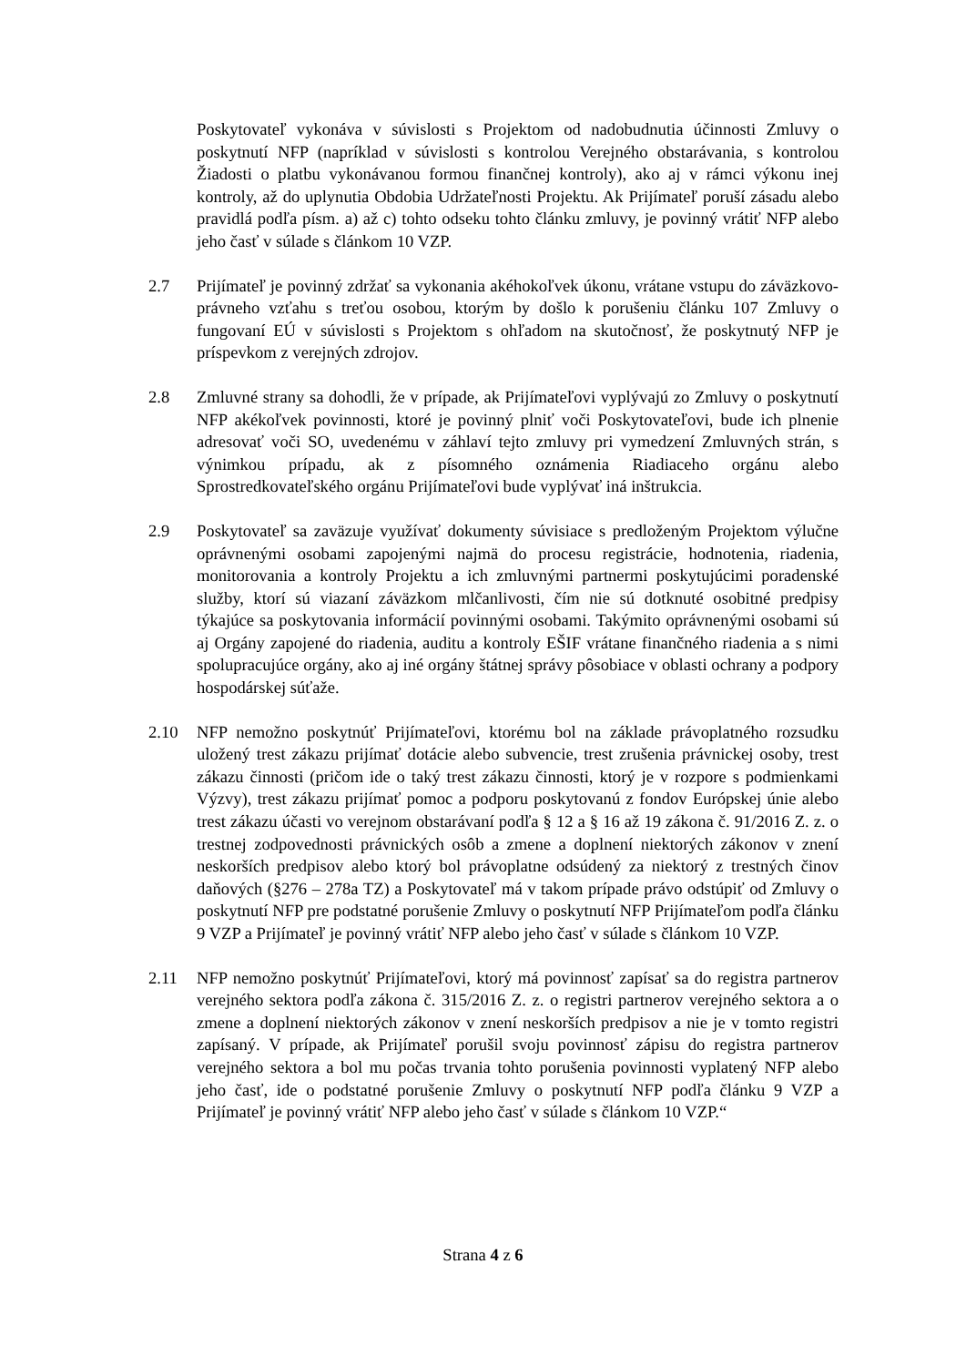Poskytovateľ vykonáva v súvislosti s Projektom od nadobudnutia účinnosti Zmluvy o poskytnutí NFP (napríklad v súvislosti s kontrolou Verejného obstarávania, s kontrolou Žiadosti o platbu vykonávanou formou finančnej kontroly), ako aj v rámci výkonu inej kontroly, až do uplynutia Obdobia Udržateľnosti Projektu. Ak Prijímateľ poruší zásadu alebo pravidlá podľa písm. a) až c) tohto odseku tohto článku zmluvy, je povinný vrátiť NFP alebo jeho časť v súlade s článkom 10 VZP.
2.7 Prijímateľ je povinný zdržať sa vykonania akéhokoľvek úkonu, vrátane vstupu do záväzkovo-právneho vzťahu s treťou osobou, ktorým by došlo k porušeniu článku 107 Zmluvy o fungovaní EÚ v súvislosti s Projektom s ohľadom na skutočnosť, že poskytnutý NFP je príspevkom z verejných zdrojov.
2.8 Zmluvné strany sa dohodli, že v prípade, ak Prijímateľovi vyplývajú zo Zmluvy o poskytnutí NFP akékoľvek povinnosti, ktoré je povinný plniť voči Poskytovateľovi, bude ich plnenie adresovať voči SO, uvedenému v záhlaví tejto zmluvy pri vymedzení Zmluvných strán, s výnimkou prípadu, ak z písomného oznámenia Riadiaceho orgánu alebo Sprostredkovateľského orgánu Prijímateľovi bude vyplývať iná inštrukcia.
2.9 Poskytovateľ sa zaväzuje využívať dokumenty súvisiace s predloženým Projektom výlučne oprávnenými osobami zapojenými najmä do procesu registrácie, hodnotenia, riadenia, monitorovania a kontroly Projektu a ich zmluvnými partnermi poskytujúcimi poradenské služby, ktorí sú viazaní záväzkom mlčanlivosti, čím nie sú dotknuté osobitné predpisy týkajúce sa poskytovania informácií povinnými osobami. Takýmito oprávnenými osobami sú aj Orgány zapojené do riadenia, auditu a kontroly EŠIF vrátane finančného riadenia a s nimi spolupracujúce orgány, ako aj iné orgány štátnej správy pôsobiace v oblasti ochrany a podpory hospodárskej súťaže.
2.10 NFP nemožno poskytnúť Prijímateľovi, ktorému bol na základe právoplatného rozsudku uložený trest zákazu prijímať dotácie alebo subvencie, trest zrušenia právnickej osoby, trest zákazu činnosti (pričom ide o taký trest zákazu činnosti, ktorý je v rozpore s podmienkami Výzvy), trest zákazu prijímať pomoc a podporu poskytovanú z fondov Európskej únie alebo trest zákazu účasti vo verejnom obstarávaní podľa § 12 a § 16 až 19 zákona č. 91/2016 Z. z. o trestnej zodpovednosti právnických osôb a zmene a doplnení niektorých zákonov v znení neskorších predpisov alebo ktorý bol právoplatne odsúdený za niektorý z trestných činov daňových (§276 – 278a TZ) a Poskytovateľ má v takom prípade právo odstúpiť od Zmluvy o poskytnutí NFP pre podstatné porušenie Zmluvy o poskytnutí NFP Prijímateľom podľa článku 9 VZP a Prijímateľ je povinný vrátiť NFP alebo jeho časť v súlade s článkom 10 VZP.
2.11 NFP nemožno poskytnúť Prijímateľovi, ktorý má povinnosť zapísať sa do registra partnerov verejného sektora podľa zákona č. 315/2016 Z. z. o registri partnerov verejného sektora a o zmene a doplnení niektorých zákonov v znení neskorších predpisov a nie je v tomto registri zapísaný. V prípade, ak Prijímateľ porušil svoju povinnosť zápisu do registra partnerov verejného sektora a bol mu počas trvania tohto porušenia povinnosti vyplatený NFP alebo jeho časť, ide o podstatné porušenie Zmluvy o poskytnutí NFP podľa článku 9 VZP a Prijímateľ je povinný vrátiť NFP alebo jeho časť v súlade s článkom 10 VZP.“
Strana 4 z 6